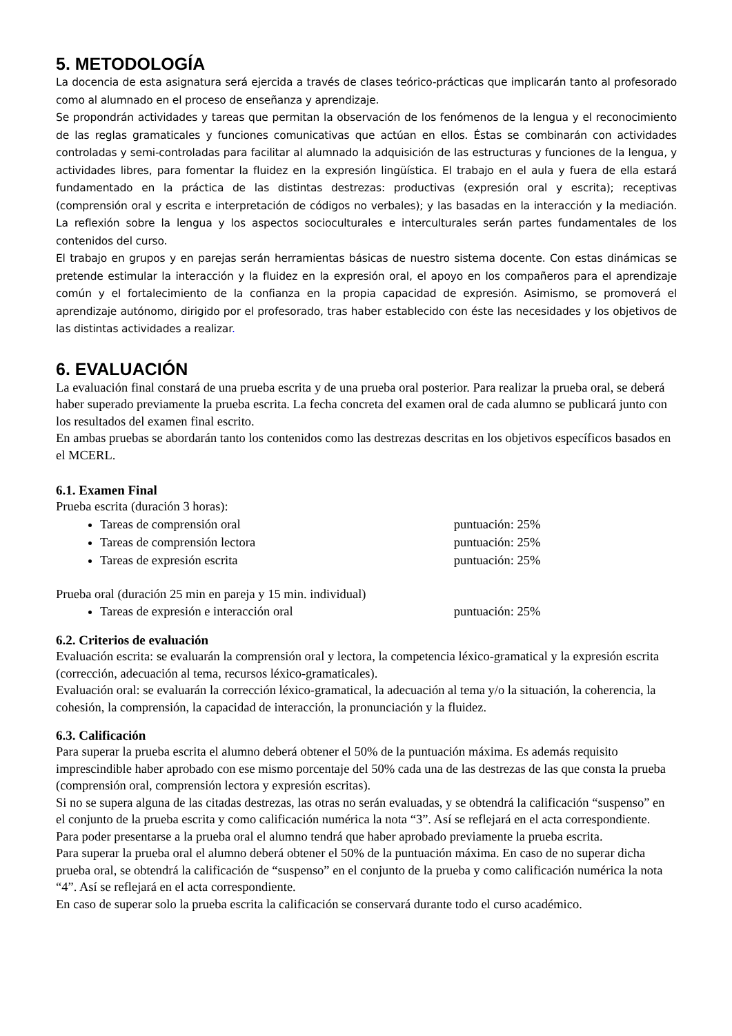5. METODOLOGÍA
La docencia de esta asignatura será ejercida a través de clases teórico-prácticas que implicarán tanto al profesorado como al alumnado en el proceso de enseñanza y aprendizaje.
Se propondrán actividades y tareas que permitan la observación de los fenómenos de la lengua y el reconocimiento de las reglas gramaticales y funciones comunicativas que actúan en ellos. Éstas se combinarán con actividades controladas y semi-controladas para facilitar al alumnado la adquisición de las estructuras y funciones de la lengua, y actividades libres, para fomentar la fluidez en la expresión lingüística. El trabajo en el aula y fuera de ella estará fundamentado en la práctica de las distintas destrezas: productivas (expresión oral y escrita); receptivas (comprensión oral y escrita e interpretación de códigos no verbales); y las basadas en la interacción y la mediación. La reflexión sobre la lengua y los aspectos socioculturales e interculturales serán partes fundamentales de los contenidos del curso.
El trabajo en grupos y en parejas serán herramientas básicas de nuestro sistema docente. Con estas dinámicas se pretende estimular la interacción y la fluidez en la expresión oral, el apoyo en los compañeros para el aprendizaje común y el fortalecimiento de la confianza en la propia capacidad de expresión. Asimismo, se promoverá el aprendizaje autónomo, dirigido por el profesorado, tras haber establecido con éste las necesidades y los objetivos de las distintas actividades a realizar.
6. EVALUACIÓN
La evaluación final constará de una prueba escrita y de una prueba oral posterior. Para realizar la prueba oral, se deberá haber superado previamente la prueba escrita. La fecha concreta del examen oral de cada alumno se publicará junto con los resultados del examen final escrito.
En ambas pruebas se abordarán tanto los contenidos como las destrezas descritas en los objetivos específicos basados en el MCERL.
6.1. Examen Final
Prueba escrita (duración 3 horas):
Tareas de comprensión oral puntuación: 25%
Tareas de comprensión lectora puntuación: 25%
Tareas de expresión escrita puntuación: 25%
Prueba oral (duración 25 min en pareja y 15 min. individual)
Tareas de expresión e interacción oral puntuación: 25%
6.2. Criterios de evaluación
Evaluación escrita: se evaluarán la comprensión oral y lectora, la competencia léxico-gramatical y la expresión escrita (corrección, adecuación al tema, recursos léxico-gramaticales).
Evaluación oral: se evaluarán la corrección léxico-gramatical, la adecuación al tema y/o la situación, la coherencia, la cohesión, la comprensión, la capacidad de interacción, la pronunciación y la fluidez.
6.3. Calificación
Para superar la prueba escrita el alumno deberá obtener el 50% de la puntuación máxima. Es además requisito imprescindible haber aprobado con ese mismo porcentaje del 50% cada una de las destrezas de las que consta la prueba (comprensión oral, comprensión lectora y expresión escritas).
Si no se supera alguna de las citadas destrezas, las otras no serán evaluadas, y se obtendrá la calificación “suspenso” en el conjunto de la prueba escrita y como calificación numérica la nota “3”. Así se reflejará en el acta correspondiente.
Para poder presentarse a la prueba oral el alumno tendrá que haber aprobado previamente la prueba escrita.
Para superar la prueba oral el alumno deberá obtener el 50% de la puntuación máxima. En caso de no superar dicha prueba oral, se obtendrá la calificación de “suspenso” en el conjunto de la prueba y como calificación numérica la nota “4”. Así se reflejará en el acta correspondiente.
En caso de superar solo la prueba escrita la calificación se conservará durante todo el curso académico.